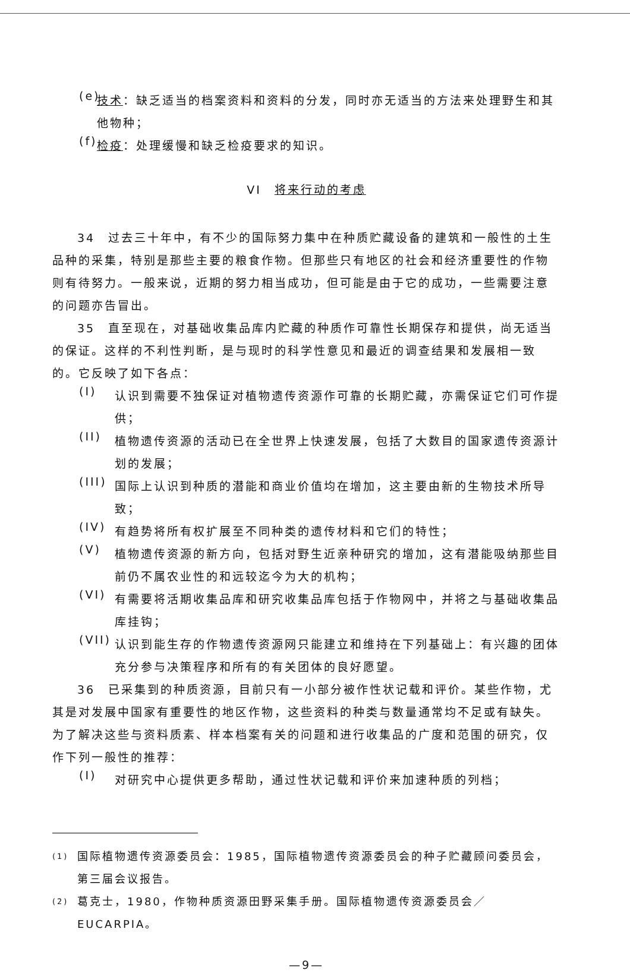(e)
技术：缺乏适当的档案资料和资料的分发，同时亦无适当的方法来处理野生和其他物种；
(f)
检疫：处理缓慢和缺乏检疫要求的知识。
VI　将来行动的考虑
34　过去三十年中，有不少的国际努力集中在种质贮藏设备的建筑和一般性的土生品种的采集，特别是那些主要的粮食作物。但那些只有地区的社会和经济重要性的作物则有待努力。一般来说，近期的努力相当成功，但可能是由于它的成功，一些需要注意的问题亦告冒出。
35　直至现在，对基础收集品库内贮藏的种质作可靠性长期保存和提供，尚无适当的保证。这样的不利性判断，是与现时的科学性意见和最近的调查结果和发展相一致的。它反映了如下各点：
(I)
认识到需要不独保证对植物遗传资源作可靠的长期贮藏，亦需保证它们可作提供；
(II)
植物遗传资源的活动已在全世界上快速发展，包括了大数目的国家遗传资源计划的发展；
(III)
国际上认识到种质的潜能和商业价值均在增加，这主要由新的生物技术所导致；
(IV)
有趋势将所有权扩展至不同种类的遗传材料和它们的特性；
(V)
植物遗传资源的新方向，包括对野生近亲种研究的增加，这有潜能吸纳那些目前仍不属农业性的和远较迄今为大的机构；
(VI)
有需要将活期收集品库和研究收集品库包括于作物网中，并将之与基础收集品库挂钩；
(VII)
认识到能生存的作物遗传资源网只能建立和维持在下列基础上：有兴趣的团体充分参与决策程序和所有的有关团体的良好愿望。
36　已采集到的种质资源，目前只有一小部分被作性状记载和评价。某些作物，尤其是对发展中国家有重要性的地区作物，这些资料的种类与数量通常均不足或有缺失。为了解决这些与资料质素、样本档案有关的问题和进行收集品的广度和范围的研究，仅作下列一般性的推荐：
(I)
对研究中心提供更多帮助，通过性状记载和评价来加速种质的列档；
(1)
国际植物遗传资源委员会：1985，国际植物遗传资源委员会的种子贮藏顾问委员会，第三届会议报告。
(2)
葛克士，1980，作物种质资源田野采集手册。国际植物遗传资源委员会／EUCARPIA。
—9—